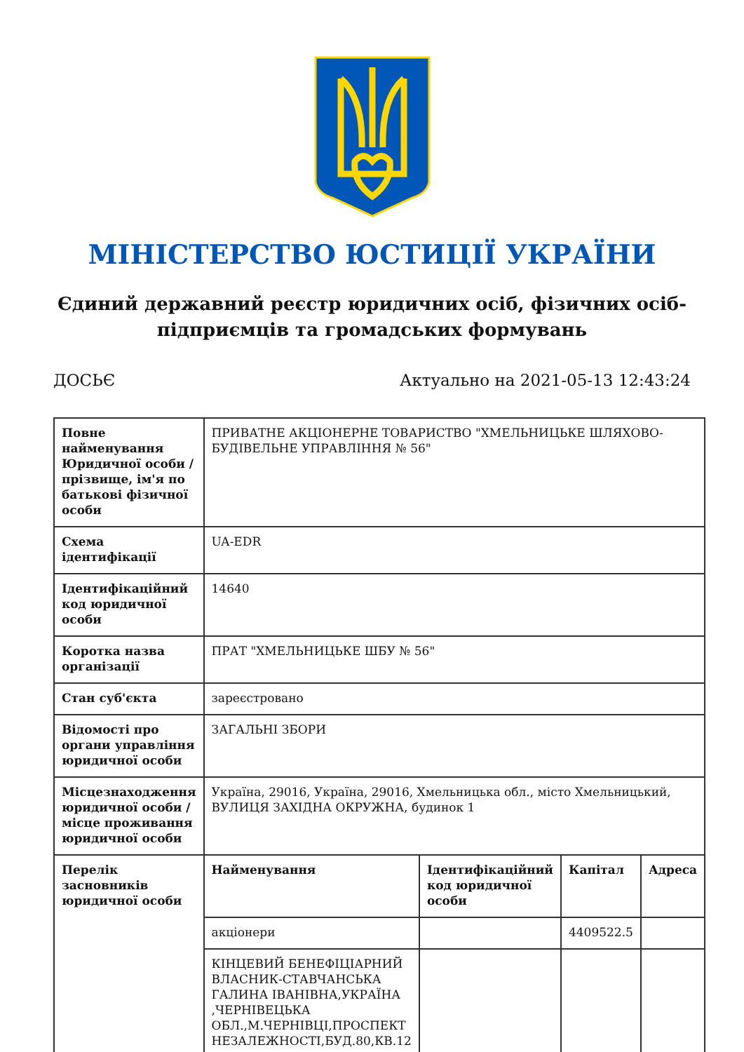МІНІСТЕРСТВО ЮСТИЦІЇ УКРАЇНИ
Єдиний державний реєстр юридичних осіб, фізичних осіб-підприємців та громадських формувань
ДОСЬЄ Актуально на 2021-05-13 12:43:24
| Повне найменування Юридичної особи / прізвище, ім'я по батькові фізичної особи | ПРИВАТНЕ АКЦІОНЕРНЕ ТОВАРИСТВО "ХМЕЛЬНИЦЬКЕ ШЛЯХОВО-БУДІВЕЛЬНЕ УПРАВЛІННЯ № 56" | | | |
| Схема ідентифікації | UA-EDR | | | |
| Ідентифікаційний код юридичної особи | 14640 | | | |
| Коротка назва організації | ПРАТ "ХМЕЛЬНИЦЬКЕ ШБУ № 56" | | | |
| Стан суб'єкта | зареєстровано | | | |
| Відомості про органи управління юридичної особи | ЗАГАЛЬНІ ЗБОРИ | | | |
| Місцезнаходження юридичної особи / місце проживання юридичної особи | Україна, 29016, Україна, 29016, Хмельницька обл., місто Хмельницький, ВУЛИЦЯ ЗАХІДНА ОКРУЖНА, будинок 1 | | | |
| Перелік засновників юридичної особи | Найменування | Ідентифікаційний код юридичної особи | Капітал | Адреса |
| | акціонери | | 4409522.5 | |
| | КІНЦЕВИЙ БЕНЕФІЦІАРНИЙ ВЛАСНИК-СТАВЧАНСЬКА ГАЛИНА ІВАНІВНА,УКРАЇНА ,ЧЕРНІВЕЦЬКА ОБЛ.,М.ЧЕРНІВЦІ,ПРОСПЕКТ НЕЗАЛЕЖНОСТІ,БУД.80,КВ.12 | | | |